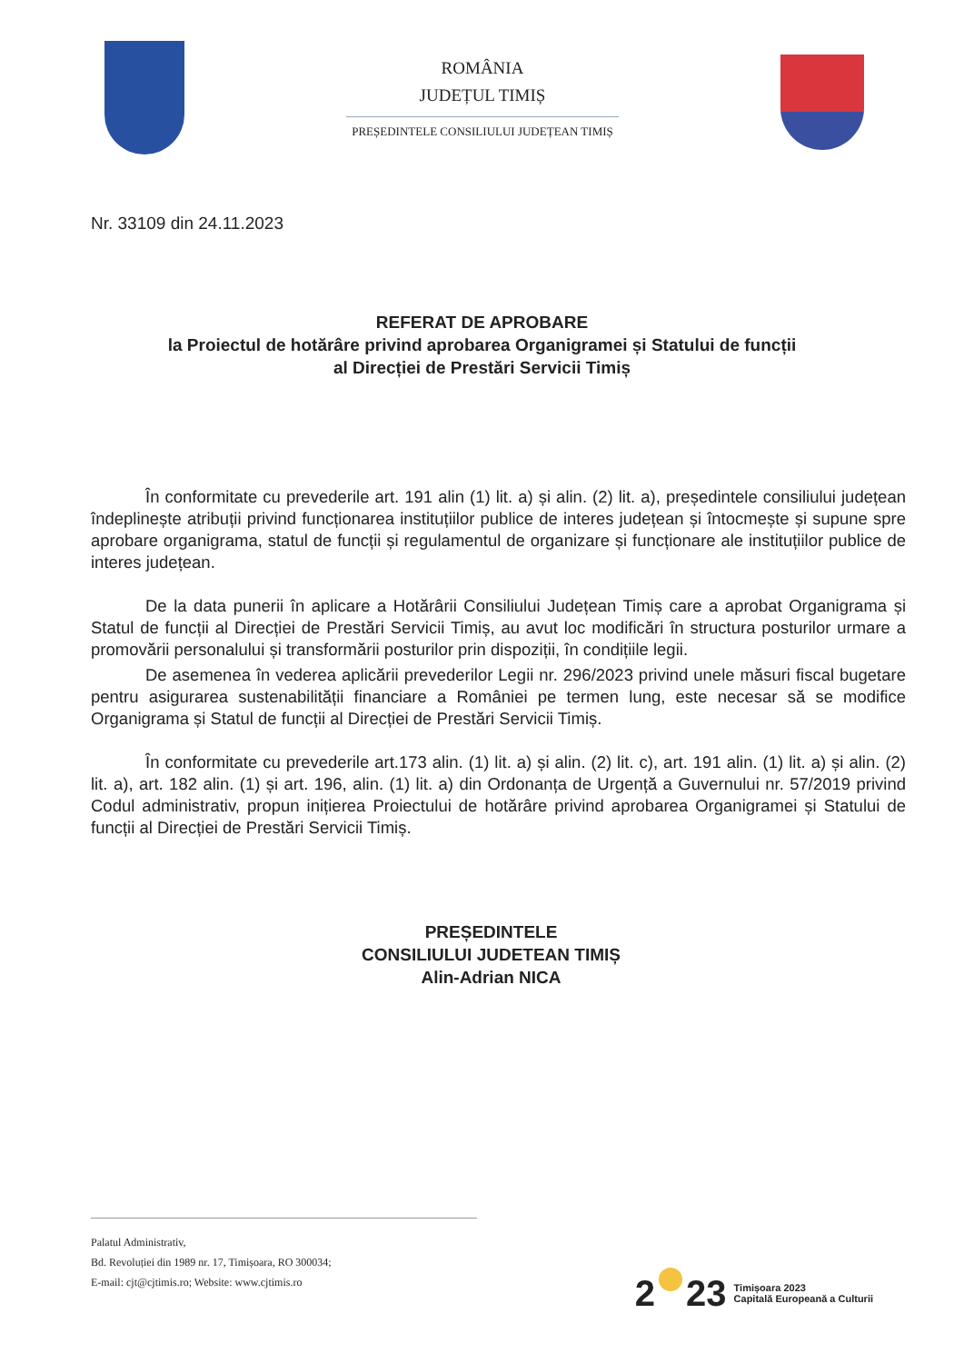ROMÂNIA
JUDEȚUL TIMIȘ
PREȘEDINTELE CONSILIULUI JUDEȚEAN TIMIȘ
Nr. 33109 din 24.11.2023
REFERAT DE APROBARE
la Proiectul de hotărâre privind aprobarea Organigramei și Statului de funcții
al Direcției de Prestări Servicii Timiș
În conformitate cu prevederile art. 191 alin (1) lit. a) și alin. (2) lit. a), președintele consiliului județean îndeplinește atribuții privind funcționarea instituțiilor publice de interes județean și întocmește și supune spre aprobare organigrama, statul de funcții și regulamentul de organizare și funcționare ale instituțiilor publice de interes județean.
De la data punerii în aplicare a Hotărârii Consiliului Județean Timiș care a aprobat Organigrama și Statul de funcții al Direcției de Prestări Servicii Timiș, au avut loc modificări în structura posturilor urmare a promovării personalului și transformării posturilor prin dispoziții, în condițiile legii.
De asemenea în vederea aplicării prevederilor Legii nr. 296/2023 privind unele măsuri fiscal bugetare pentru asigurarea sustenabilității financiare a României pe termen lung, este necesar să se modifice Organigrama și Statul de funcții al Direcției de Prestări Servicii Timiș.
În conformitate cu prevederile art.173 alin. (1) lit. a) și alin. (2) lit. c), art. 191 alin. (1) lit. a) și alin. (2) lit. a), art. 182 alin. (1) și art. 196, alin. (1) lit. a) din Ordonanța de Urgență a Guvernului nr. 57/2019 privind Codul administrativ, propun inițierea Proiectului de hotărâre privind aprobarea Organigramei și Statului de funcții al Direcției de Prestări Servicii Timiș.
PREȘEDINTELE
CONSILIULUI JUDETEAN TIMIȘ
Alin-Adrian NICA
Palatul Administrativ,
Bd. Revoluției din 1989 nr. 17, Timișoara, RO 300034;
E-mail: cjt@cjtimis.ro; Website: www.cjtimis.ro
2 23 Timișoara 2023
Capitală Europeană a Culturii